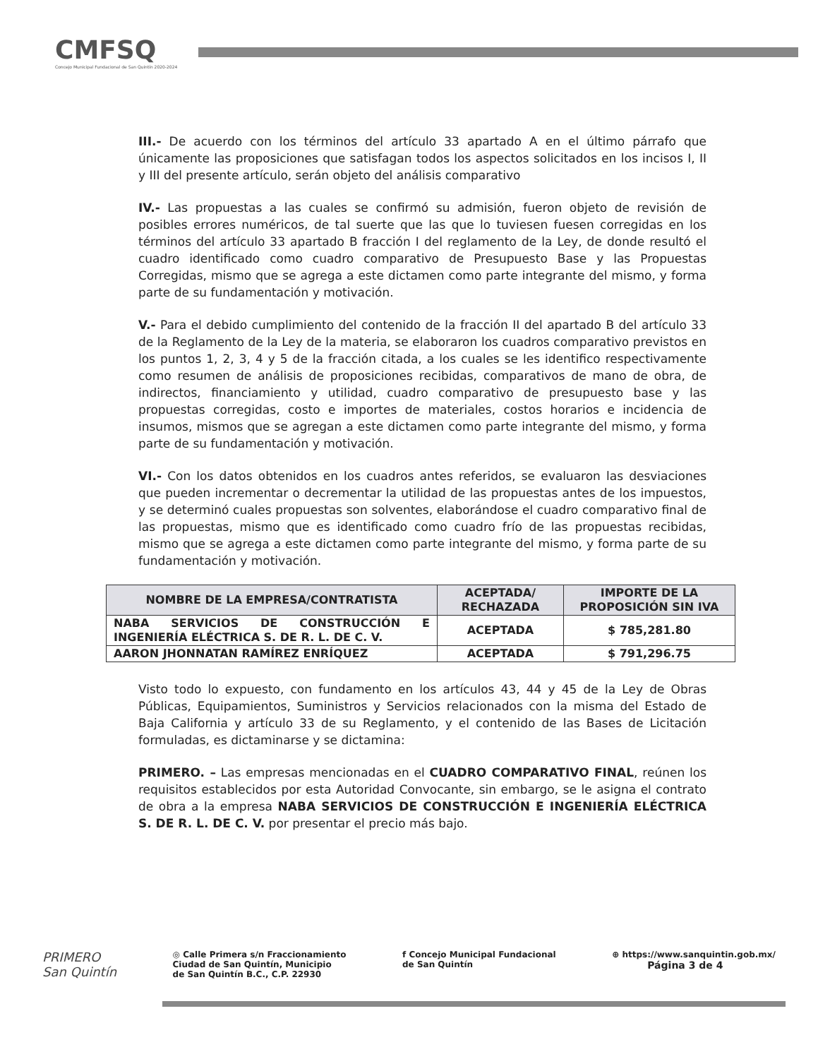CMFSQ
Concejo Municipal Fundacional de San Quintín 2020-2024
III.- De acuerdo con los términos del artículo 33 apartado A en el último párrafo que únicamente las proposiciones que satisfagan todos los aspectos solicitados en los incisos I, II y III del presente artículo, serán objeto del análisis comparativo
IV.- Las propuestas a las cuales se confirmó su admisión, fueron objeto de revisión de posibles errores numéricos, de tal suerte que las que lo tuviesen fuesen corregidas en los términos del artículo 33 apartado B fracción I del reglamento de la Ley, de donde resultó el cuadro identificado como cuadro comparativo de Presupuesto Base y las Propuestas Corregidas, mismo que se agrega a este dictamen como parte integrante del mismo, y forma parte de su fundamentación y motivación.
V.- Para el debido cumplimiento del contenido de la fracción II del apartado B del artículo 33 de la Reglamento de la Ley de la materia, se elaboraron los cuadros comparativo previstos en los puntos 1, 2, 3, 4 y 5 de la fracción citada, a los cuales se les identifico respectivamente como resumen de análisis de proposiciones recibidas, comparativos de mano de obra, de indirectos, financiamiento y utilidad, cuadro comparativo de presupuesto base y las propuestas corregidas, costo e importes de materiales, costos horarios e incidencia de insumos, mismos que se agregan a este dictamen como parte integrante del mismo, y forma parte de su fundamentación y motivación.
VI.- Con los datos obtenidos en los cuadros antes referidos, se evaluaron las desviaciones que pueden incrementar o decrementar la utilidad de las propuestas antes de los impuestos, y se determinó cuales propuestas son solventes, elaborándose el cuadro comparativo final de las propuestas, mismo que es identificado como cuadro frío de las propuestas recibidas, mismo que se agrega a este dictamen como parte integrante del mismo, y forma parte de su fundamentación y motivación.
| NOMBRE DE LA EMPRESA/CONTRATISTA | ACEPTADA/ RECHAZADA | IMPORTE DE LA PROPOSICIÓN SIN IVA |
| --- | --- | --- |
| NABA SERVICIOS DE CONSTRUCCIÓN E INGENIERÍA ELÉCTRICA S. DE R. L. DE C. V. | ACEPTADA | $ 785,281.80 |
| AARON JHONNATAN RAMÍREZ ENRÍQUEZ | ACEPTADA | $ 791,296.75 |
Visto todo lo expuesto, con fundamento en los artículos 43, 44 y 45 de la Ley de Obras Públicas, Equipamientos, Suministros y Servicios relacionados con la misma del Estado de Baja California y artículo 33 de su Reglamento, y el contenido de las Bases de Licitación formuladas, es dictaminarse y se dictamina:
PRIMERO. – Las empresas mencionadas en el CUADRO COMPARATIVO FINAL, reúnen los requisitos establecidos por esta Autoridad Convocante, sin embargo, se le asigna el contrato de obra a la empresa NABA SERVICIOS DE CONSTRUCCIÓN E INGENIERÍA ELÉCTRICA S. DE R. L. DE C. V. por presentar el precio más bajo.
PRIMERO
San Quintín
◎ Calle Primera s/n Fraccionamiento
Ciudad de San Quintín, Municipio
de San Quintín B.C., C.P. 22930
f Concejo Municipal Fundacional
de San Quintín
⊕ https://www.sanquintin.gob.mx/
Página 3 de 4